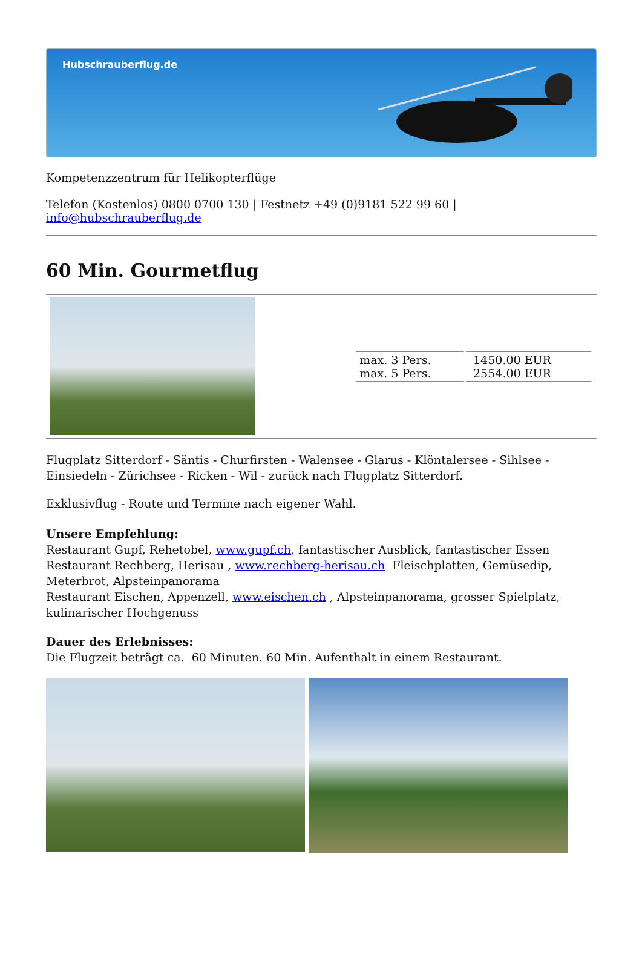Hubschrauberflug.de
Kompetenzzentrum für Helikopterflüge
Telefon (Kostenlos) 0800 0700 130 | Festnetz +49 (0)9181 522 99 60 | info@hubschrauberflug.de
60 Min. Gourmetflug
| max. 3 Pers. max. 5 Pers. | 1450.00 EUR 2554.00 EUR |
Flugplatz Sitterdorf - Säntis - Churfirsten - Walensee - Glarus - Klöntalersee - Sihlsee - Einsiedeln - Zürichsee - Ricken - Wil - zurück nach Flugplatz Sitterdorf.
Exklusivflug - Route und Termine nach eigener Wahl.
Unsere Empfehlung:
Restaurant Gupf, Rehetobel, www.gupf.ch, fantastischer Ausblick, fantastischer Essen
Restaurant Rechberg, Herisau , www.rechberg-herisau.ch Fleischplatten, Gemüsedip, Meterbrot, Alpsteinpanorama
Restaurant Eischen, Appenzell, www.eischen.ch , Alpsteinpanorama, grosser Spielplatz, kulinarischer Hochgenuss
Dauer des Erlebnisses:
Die Flugzeit beträgt ca. 60 Minuten. 60 Min. Aufenthalt in einem Restaurant.